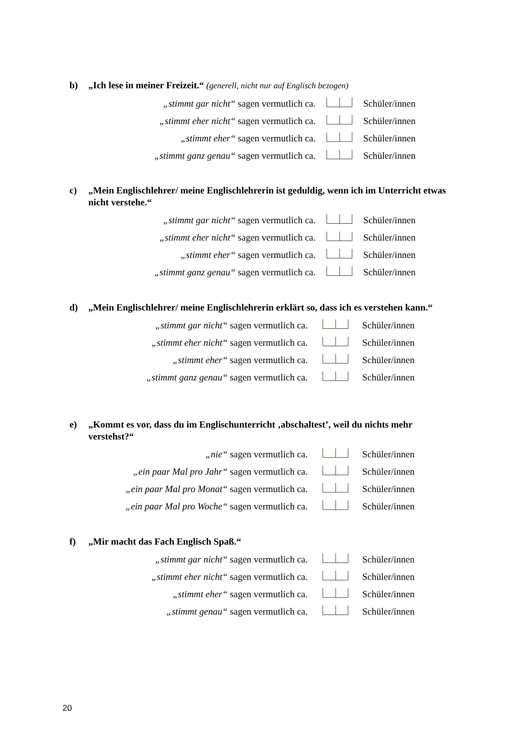b) „Ich lese in meiner Freizeit.“ (generell, nicht nur auf Englisch bezogen)
„stimmt gar nicht“ sagen vermutlich ca. Schüler/innen
„stimmt eher nicht“ sagen vermutlich ca. Schüler/innen
„stimmt eher“ sagen vermutlich ca. Schüler/innen
„stimmt ganz genau“ sagen vermutlich ca. Schüler/innen
c) „Mein Englischlehrer/ meine Englischlehrerin ist geduldig, wenn ich im Unterricht etwas nicht verstehe.“
„stimmt gar nicht“ sagen vermutlich ca. Schüler/innen
„stimmt eher nicht“ sagen vermutlich ca. Schüler/innen
„stimmt eher“ sagen vermutlich ca. Schüler/innen
„stimmt ganz genau“ sagen vermutlich ca. Schüler/innen
d) „Mein Englischlehrer/ meine Englischlehrerin erklärt so, dass ich es verstehen kann.“
„stimmt gar nicht“ sagen vermutlich ca. Schüler/innen
„stimmt eher nicht“ sagen vermutlich ca. Schüler/innen
„stimmt eher“ sagen vermutlich ca. Schüler/innen
„stimmt ganz genau“ sagen vermutlich ca. Schüler/innen
e) „Kommt es vor, dass du im Englischunterricht ‚abschaltest’, weil du nichts mehr verstehst?“
„nie“ sagen vermutlich ca. Schüler/innen
„ein paar Mal pro Jahr“ sagen vermutlich ca. Schüler/innen
„ein paar Mal pro Monat“ sagen vermutlich ca. Schüler/innen
„ein paar Mal pro Woche“ sagen vermutlich ca. Schüler/innen
f) „Mir macht das Fach Englisch Spaß.“
„stimmt gar nicht“ sagen vermutlich ca. Schüler/innen
„stimmt eher nicht“ sagen vermutlich ca. Schüler/innen
„stimmt eher“ sagen vermutlich ca. Schüler/innen
„stimmt genau“ sagen vermutlich ca. Schüler/innen
20